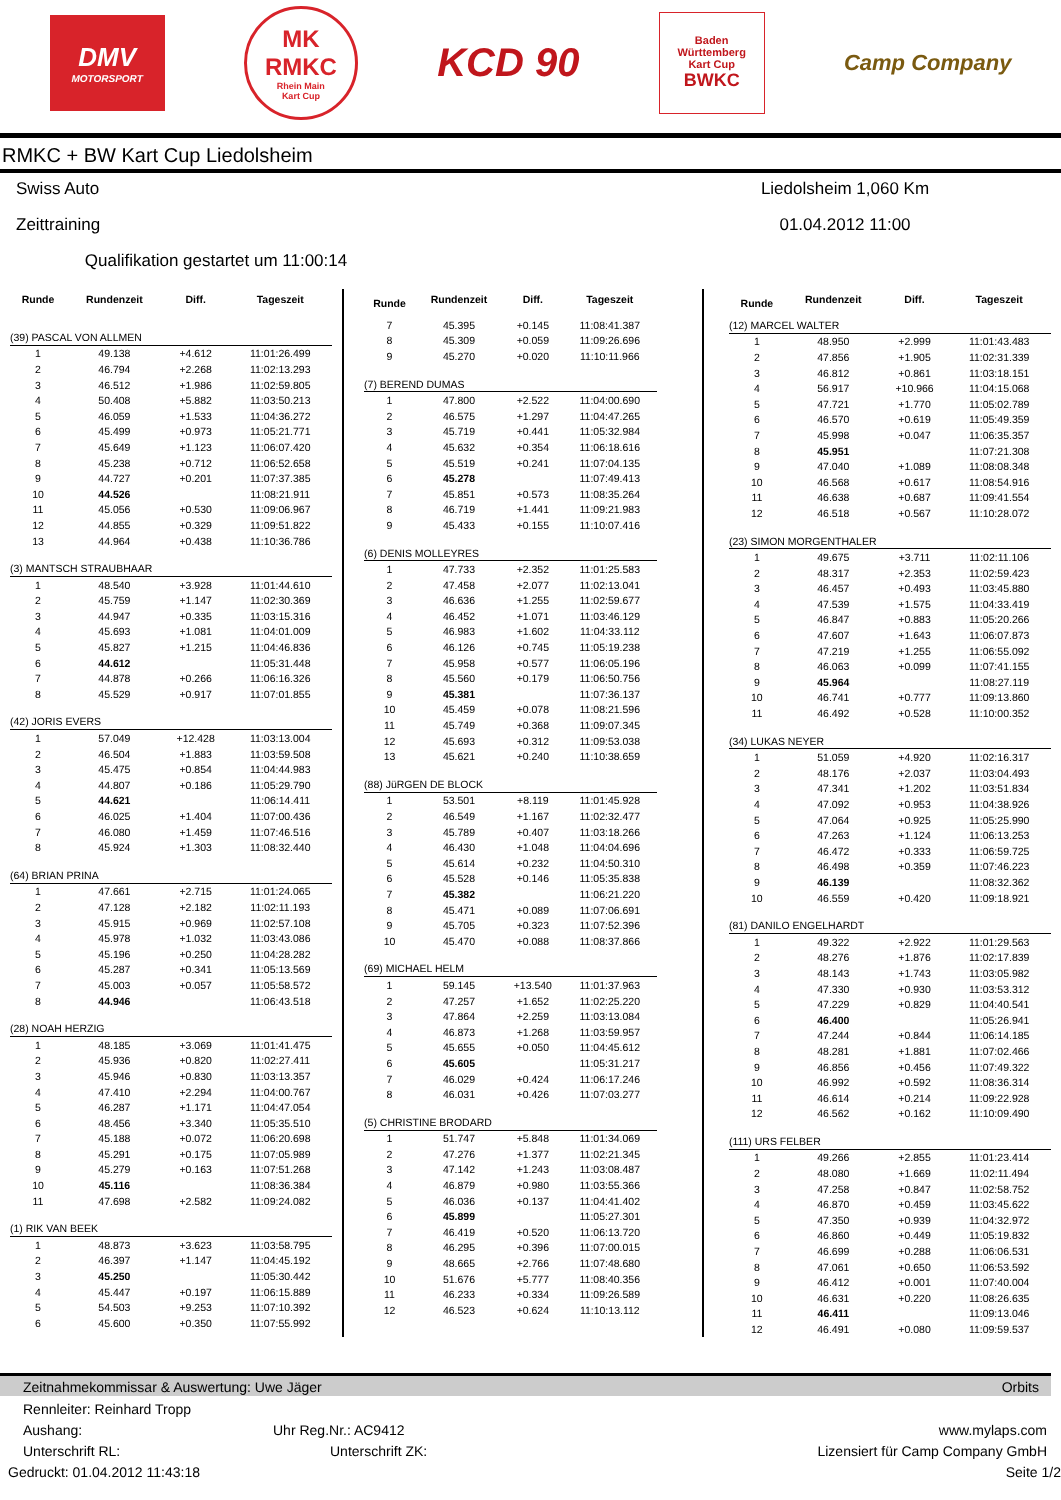DMV
MOTORSPORT
MK
RMKC
Rhein Main
Kart Cup
KCD 90
Baden
Württemberg
Kart Cup
BWKC
Camp Company
RMKC + BW Kart Cup Liedolsheim
Swiss Auto Liedolsheim 1,060 Km
Zeittraining 01.04.2012 11:00
Qualifikation gestartet um 11:00:14
| Runde | Rundenzeit | Diff. | Tageszeit |
| --- | --- | --- | --- |
| (39) PASCAL VON ALLMEN | | | |
| 1 | 49.138 | +4.612 | 11:01:26.499 |
| 2 | 46.794 | +2.268 | 11:02:13.293 |
| 3 | 46.512 | +1.986 | 11:02:59.805 |
| 4 | 50.408 | +5.882 | 11:03:50.213 |
| 5 | 46.059 | +1.533 | 11:04:36.272 |
| 6 | 45.499 | +0.973 | 11:05:21.771 |
| 7 | 45.649 | +1.123 | 11:06:07.420 |
| 8 | 45.238 | +0.712 | 11:06:52.658 |
| 9 | 44.727 | +0.201 | 11:07:37.385 |
| 10 | 44.526 | | 11:08:21.911 |
| 11 | 45.056 | +0.530 | 11:09:06.967 |
| 12 | 44.855 | +0.329 | 11:09:51.822 |
| 13 | 44.964 | +0.438 | 11:10:36.786 |
| (3) MANTSCH STRAUBHAAR | | | |
| 1 | 48.540 | +3.928 | 11:01:44.610 |
| 2 | 45.759 | +1.147 | 11:02:30.369 |
| 3 | 44.947 | +0.335 | 11:03:15.316 |
| 4 | 45.693 | +1.081 | 11:04:01.009 |
| 5 | 45.827 | +1.215 | 11:04:46.836 |
| 6 | 44.612 | | 11:05:31.448 |
| 7 | 44.878 | +0.266 | 11:06:16.326 |
| 8 | 45.529 | +0.917 | 11:07:01.855 |
| (42) JORIS EVERS | | | |
| 1 | 57.049 | +12.428 | 11:03:13.004 |
| 2 | 46.504 | +1.883 | 11:03:59.508 |
| 3 | 45.475 | +0.854 | 11:04:44.983 |
| 4 | 44.807 | +0.186 | 11:05:29.790 |
| 5 | 44.621 | | 11:06:14.411 |
| 6 | 46.025 | +1.404 | 11:07:00.436 |
| 7 | 46.080 | +1.459 | 11:07:46.516 |
| 8 | 45.924 | +1.303 | 11:08:32.440 |
| (64) BRIAN PRINA | | | |
| 1 | 47.661 | +2.715 | 11:01:24.065 |
| 2 | 47.128 | +2.182 | 11:02:11.193 |
| 3 | 45.915 | +0.969 | 11:02:57.108 |
| 4 | 45.978 | +1.032 | 11:03:43.086 |
| 5 | 45.196 | +0.250 | 11:04:28.282 |
| 6 | 45.287 | +0.341 | 11:05:13.569 |
| 7 | 45.003 | +0.057 | 11:05:58.572 |
| 8 | 44.946 | | 11:06:43.518 |
| (28) NOAH HERZIG | | | |
| 1 | 48.185 | +3.069 | 11:01:41.475 |
| 2 | 45.936 | +0.820 | 11:02:27.411 |
| 3 | 45.946 | +0.830 | 11:03:13.357 |
| 4 | 47.410 | +2.294 | 11:04:00.767 |
| 5 | 46.287 | +1.171 | 11:04:47.054 |
| 6 | 48.456 | +3.340 | 11:05:35.510 |
| 7 | 45.188 | +0.072 | 11:06:20.698 |
| 8 | 45.291 | +0.175 | 11:07:05.989 |
| 9 | 45.279 | +0.163 | 11:07:51.268 |
| 10 | 45.116 | | 11:08:36.384 |
| 11 | 47.698 | +2.582 | 11:09:24.082 |
| (1) RIK VAN BEEK | | | |
| 1 | 48.873 | +3.623 | 11:03:58.795 |
| 2 | 46.397 | +1.147 | 11:04:45.192 |
| 3 | 45.250 | | 11:05:30.442 |
| 4 | 45.447 | +0.197 | 11:06:15.889 |
| 5 | 54.503 | +9.253 | 11:07:10.392 |
| 6 | 45.600 | +0.350 | 11:07:55.992 |
| Runde | Rundenzeit | Diff. | Tageszeit |
| --- | --- | --- | --- |
| 7 | 45.395 | +0.145 | 11:08:41.387 |
| 8 | 45.309 | +0.059 | 11:09:26.696 |
| 9 | 45.270 | +0.020 | 11:10:11.966 |
| (7) BEREND DUMAS | | | |
| 1 | 47.800 | +2.522 | 11:04:00.690 |
| 2 | 46.575 | +1.297 | 11:04:47.265 |
| 3 | 45.719 | +0.441 | 11:05:32.984 |
| 4 | 45.632 | +0.354 | 11:06:18.616 |
| 5 | 45.519 | +0.241 | 11:07:04.135 |
| 6 | 45.278 | | 11:07:49.413 |
| 7 | 45.851 | +0.573 | 11:08:35.264 |
| 8 | 46.719 | +1.441 | 11:09:21.983 |
| 9 | 45.433 | +0.155 | 11:10:07.416 |
| (6) DENIS MOLLEYRES | | | |
| 1 | 47.733 | +2.352 | 11:01:25.583 |
| 2 | 47.458 | +2.077 | 11:02:13.041 |
| 3 | 46.636 | +1.255 | 11:02:59.677 |
| 4 | 46.452 | +1.071 | 11:03:46.129 |
| 5 | 46.983 | +1.602 | 11:04:33.112 |
| 6 | 46.126 | +0.745 | 11:05:19.238 |
| 7 | 45.958 | +0.577 | 11:06:05.196 |
| 8 | 45.560 | +0.179 | 11:06:50.756 |
| 9 | 45.381 | | 11:07:36.137 |
| 10 | 45.459 | +0.078 | 11:08:21.596 |
| 11 | 45.749 | +0.368 | 11:09:07.345 |
| 12 | 45.693 | +0.312 | 11:09:53.038 |
| 13 | 45.621 | +0.240 | 11:10:38.659 |
| (88) JüRGEN DE BLOCK | | | |
| 1 | 53.501 | +8.119 | 11:01:45.928 |
| 2 | 46.549 | +1.167 | 11:02:32.477 |
| 3 | 45.789 | +0.407 | 11:03:18.266 |
| 4 | 46.430 | +1.048 | 11:04:04.696 |
| 5 | 45.614 | +0.232 | 11:04:50.310 |
| 6 | 45.528 | +0.146 | 11:05:35.838 |
| 7 | 45.382 | | 11:06:21.220 |
| 8 | 45.471 | +0.089 | 11:07:06.691 |
| 9 | 45.705 | +0.323 | 11:07:52.396 |
| 10 | 45.470 | +0.088 | 11:08:37.866 |
| (69) MICHAEL HELM | | | |
| 1 | 59.145 | +13.540 | 11:01:37.963 |
| 2 | 47.257 | +1.652 | 11:02:25.220 |
| 3 | 47.864 | +2.259 | 11:03:13.084 |
| 4 | 46.873 | +1.268 | 11:03:59.957 |
| 5 | 45.655 | +0.050 | 11:04:45.612 |
| 6 | 45.605 | | 11:05:31.217 |
| 7 | 46.029 | +0.424 | 11:06:17.246 |
| 8 | 46.031 | +0.426 | 11:07:03.277 |
| (5) CHRISTINE BRODARD | | | |
| 1 | 51.747 | +5.848 | 11:01:34.069 |
| 2 | 47.276 | +1.377 | 11:02:21.345 |
| 3 | 47.142 | +1.243 | 11:03:08.487 |
| 4 | 46.879 | +0.980 | 11:03:55.366 |
| 5 | 46.036 | +0.137 | 11:04:41.402 |
| 6 | 45.899 | | 11:05:27.301 |
| 7 | 46.419 | +0.520 | 11:06:13.720 |
| 8 | 46.295 | +0.396 | 11:07:00.015 |
| 9 | 48.665 | +2.766 | 11:07:48.680 |
| 10 | 51.676 | +5.777 | 11:08:40.356 |
| 11 | 46.233 | +0.334 | 11:09:26.589 |
| 12 | 46.523 | +0.624 | 11:10:13.112 |
| Runde | Rundenzeit | Diff. | Tageszeit |
| --- | --- | --- | --- |
| (12) MARCEL WALTER | | | |
| 1 | 48.950 | +2.999 | 11:01:43.483 |
| 2 | 47.856 | +1.905 | 11:02:31.339 |
| 3 | 46.812 | +0.861 | 11:03:18.151 |
| 4 | 56.917 | +10.966 | 11:04:15.068 |
| 5 | 47.721 | +1.770 | 11:05:02.789 |
| 6 | 46.570 | +0.619 | 11:05:49.359 |
| 7 | 45.998 | +0.047 | 11:06:35.357 |
| 8 | 45.951 | | 11:07:21.308 |
| 9 | 47.040 | +1.089 | 11:08:08.348 |
| 10 | 46.568 | +0.617 | 11:08:54.916 |
| 11 | 46.638 | +0.687 | 11:09:41.554 |
| 12 | 46.518 | +0.567 | 11:10:28.072 |
| (23) SIMON MORGENTHALER | | | |
| 1 | 49.675 | +3.711 | 11:02:11.106 |
| 2 | 48.317 | +2.353 | 11:02:59.423 |
| 3 | 46.457 | +0.493 | 11:03:45.880 |
| 4 | 47.539 | +1.575 | 11:04:33.419 |
| 5 | 46.847 | +0.883 | 11:05:20.266 |
| 6 | 47.607 | +1.643 | 11:06:07.873 |
| 7 | 47.219 | +1.255 | 11:06:55.092 |
| 8 | 46.063 | +0.099 | 11:07:41.155 |
| 9 | 45.964 | | 11:08:27.119 |
| 10 | 46.741 | +0.777 | 11:09:13.860 |
| 11 | 46.492 | +0.528 | 11:10:00.352 |
| (34) LUKAS NEYER | | | |
| 1 | 51.059 | +4.920 | 11:02:16.317 |
| 2 | 48.176 | +2.037 | 11:03:04.493 |
| 3 | 47.341 | +1.202 | 11:03:51.834 |
| 4 | 47.092 | +0.953 | 11:04:38.926 |
| 5 | 47.064 | +0.925 | 11:05:25.990 |
| 6 | 47.263 | +1.124 | 11:06:13.253 |
| 7 | 46.472 | +0.333 | 11:06:59.725 |
| 8 | 46.498 | +0.359 | 11:07:46.223 |
| 9 | 46.139 | | 11:08:32.362 |
| 10 | 46.559 | +0.420 | 11:09:18.921 |
| (81) DANILO ENGELHARDT | | | |
| 1 | 49.322 | +2.922 | 11:01:29.563 |
| 2 | 48.276 | +1.876 | 11:02:17.839 |
| 3 | 48.143 | +1.743 | 11:03:05.982 |
| 4 | 47.330 | +0.930 | 11:03:53.312 |
| 5 | 47.229 | +0.829 | 11:04:40.541 |
| 6 | 46.400 | | 11:05:26.941 |
| 7 | 47.244 | +0.844 | 11:06:14.185 |
| 8 | 48.281 | +1.881 | 11:07:02.466 |
| 9 | 46.856 | +0.456 | 11:07:49.322 |
| 10 | 46.992 | +0.592 | 11:08:36.314 |
| 11 | 46.614 | +0.214 | 11:09:22.928 |
| 12 | 46.562 | +0.162 | 11:10:09.490 |
| (111) URS FELBER | | | |
| 1 | 49.266 | +2.855 | 11:01:23.414 |
| 2 | 48.080 | +1.669 | 11:02:11.494 |
| 3 | 47.258 | +0.847 | 11:02:58.752 |
| 4 | 46.870 | +0.459 | 11:03:45.622 |
| 5 | 47.350 | +0.939 | 11:04:32.972 |
| 6 | 46.860 | +0.449 | 11:05:19.832 |
| 7 | 46.699 | +0.288 | 11:06:06.531 |
| 8 | 47.061 | +0.650 | 11:06:53.592 |
| 9 | 46.412 | +0.001 | 11:07:40.004 |
| 10 | 46.631 | +0.220 | 11:08:26.635 |
| 11 | 46.411 | | 11:09:13.046 |
| 12 | 46.491 | +0.080 | 11:09:59.537 |
Zeitnahmekommissar & Auswertung: Uwe Jäger Orbits
Rennleiter: Reinhard Tropp
Aushang: Uhr Reg.Nr.: AC9412 www.mylaps.com
Unterschrift RL: Unterschrift ZK: Lizensiert für Camp Company GmbH
Gedruckt: 01.04.2012 11:43:18 Seite 1/2